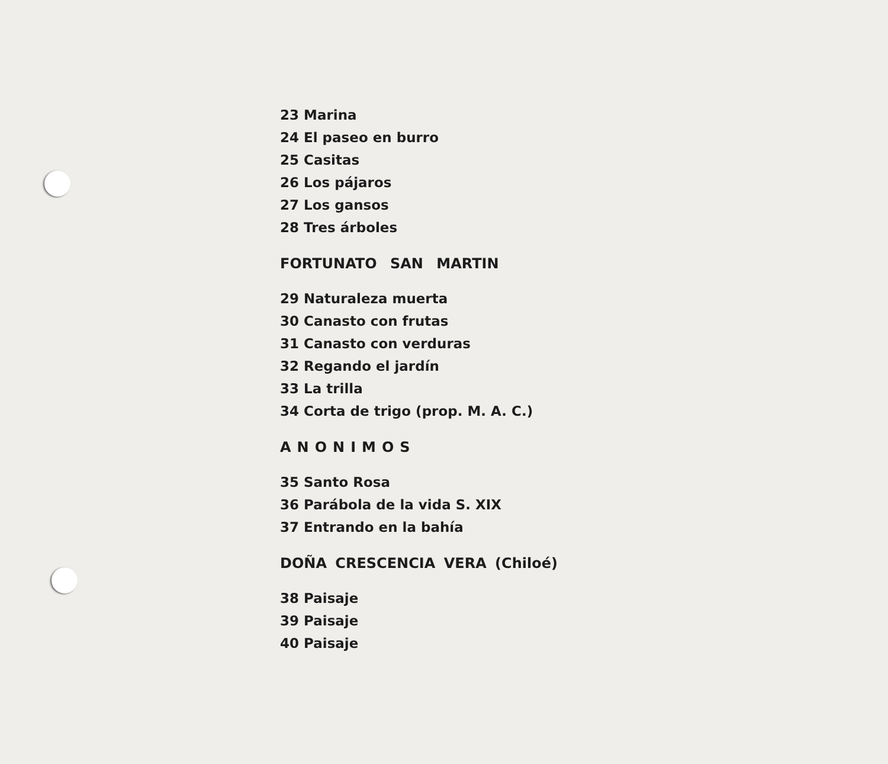23 Marina
24 El paseo en burro
25 Casitas
26 Los pájaros
27 Los gansos
28 Tres árboles
FORTUNATO SAN MARTIN
29 Naturaleza muerta
30 Canasto con frutas
31 Canasto con verduras
32 Regando el jardín
33 La trilla
34 Corta de trigo (prop. M. A. C.)
ANONIMOS
35 Santo Rosa
36 Parábola de la vida S. XIX
37 Entrando en la bahía
DOÑA CRESCENCIA VERA (Chiloé)
38 Paisaje
39 Paisaje
40 Paisaje